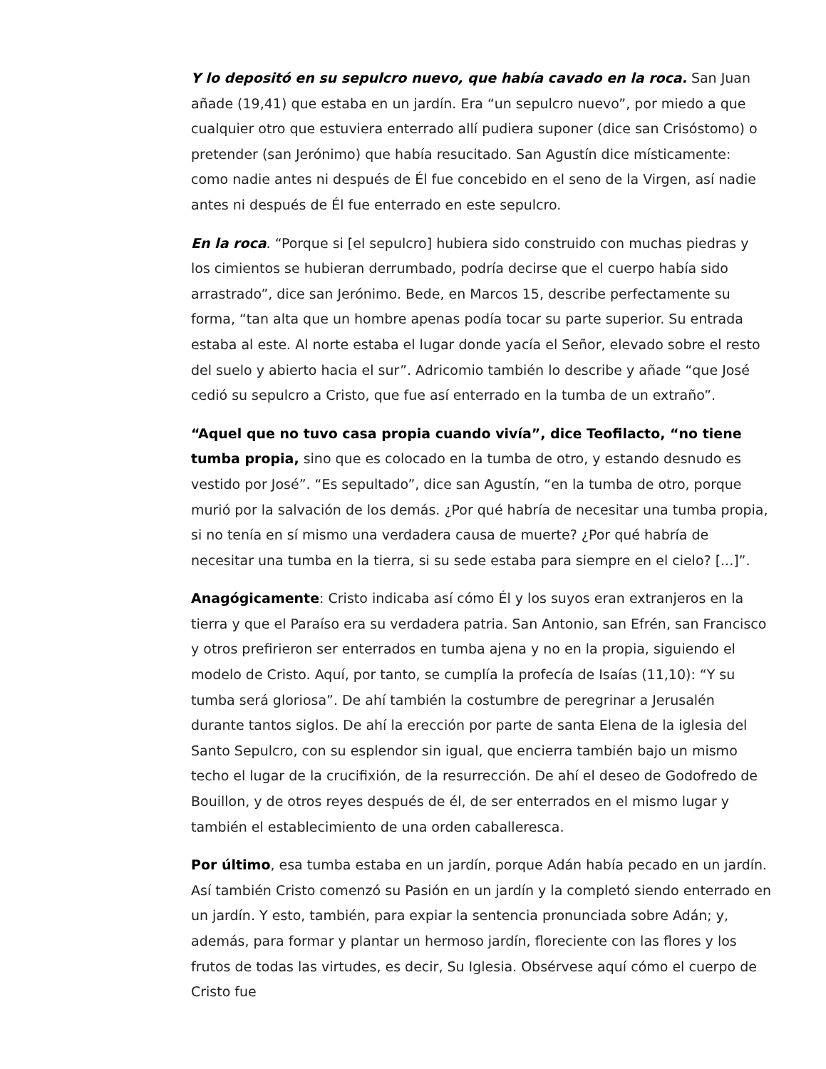Y lo depositó en su sepulcro nuevo, que había cavado en la roca. San Juan añade (19,41) que estaba en un jardín. Era “un sepulcro nuevo”, por miedo a que cualquier otro que estuviera enterrado allí pudiera suponer (dice san Crisóstomo) o pretender (san Jerónimo) que había resucitado. San Agustín dice místicamente: como nadie antes ni después de Él fue concebido en el seno de la Virgen, así nadie antes ni después de Él fue enterrado en este sepulcro.
En la roca. “Porque si [el sepulcro] hubiera sido construido con muchas piedras y los cimientos se hubieran derrumbado, podría decirse que el cuerpo había sido arrastrado”, dice san Jerónimo. Bede, en Marcos 15, describe perfectamente su forma, “tan alta que un hombre apenas podía tocar su parte superior. Su entrada estaba al este. Al norte estaba el lugar donde yacía el Señor, elevado sobre el resto del suelo y abierto hacia el sur”. Adricomio también lo describe y añade “que José cedió su sepulcro a Cristo, que fue así enterrado en la tumba de un extraño”.
“Aquel que no tuvo casa propia cuando vivía”, dice Teofilacto, “no tiene tumba propia, sino que es colocado en la tumba de otro, y estando desnudo es vestido por José”. “Es sepultado”, dice san Agustín, “en la tumba de otro, porque murió por la salvación de los demás. ¿Por qué habría de necesitar una tumba propia, si no tenía en sí mismo una verdadera causa de muerte? ¿Por qué habría de necesitar una tumba en la tierra, si su sede estaba para siempre en el cielo? [...]”.
Anagógicamente: Cristo indicaba así cómo Él y los suyos eran extranjeros en la tierra y que el Paraíso era su verdadera patria. San Antonio, san Efrén, san Francisco y otros prefirieron ser enterrados en tumba ajena y no en la propia, siguiendo el modelo de Cristo. Aquí, por tanto, se cumplía la profecía de Isaías (11,10): “Y su tumba será gloriosa”. De ahí también la costumbre de peregrinar a Jerusalén durante tantos siglos. De ahí la erección por parte de santa Elena de la iglesia del Santo Sepulcro, con su esplendor sin igual, que encierra también bajo un mismo techo el lugar de la crucifixión, de la resurrección. De ahí el deseo de Godofredo de Bouillon, y de otros reyes después de él, de ser enterrados en el mismo lugar y también el establecimiento de una orden caballeresca.
Por último, esa tumba estaba en un jardín, porque Adán había pecado en un jardín. Así también Cristo comenzó su Pasión en un jardín y la completó siendo enterrado en un jardín. Y esto, también, para expiar la sentencia pronunciada sobre Adán; y, además, para formar y plantar un hermoso jardín, floreciente con las flores y los frutos de todas las virtudes, es decir, Su Iglesia. Obsérvese aquí cómo el cuerpo de Cristo fue